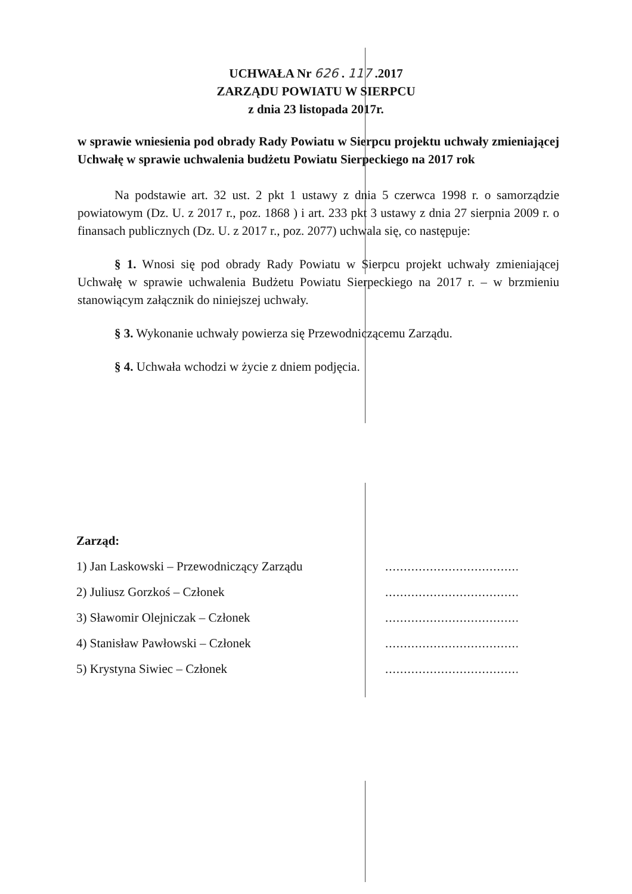UCHWAŁA Nr 626 . 117 .2017
ZARZĄDU POWIATU W SIERPCU
z dnia 23 listopada 2017r.
w sprawie wniesienia pod obrady Rady Powiatu w Sierpcu projektu uchwały zmieniającej Uchwałę w sprawie uchwalenia budżetu Powiatu Sierpeckiego na 2017 rok
Na podstawie art. 32 ust. 2 pkt 1 ustawy z dnia 5 czerwca 1998 r. o samorządzie powiatowym (Dz. U. z 2017 r., poz. 1868 ) i art. 233 pkt 3 ustawy z dnia 27 sierpnia 2009 r. o finansach publicznych (Dz. U. z 2017 r., poz. 2077) uchwala się, co następuje:
§ 1. Wnosi się pod obrady Rady Powiatu w Sierpcu projekt uchwały zmieniającej Uchwałę w sprawie uchwalenia Budżetu Powiatu Sierpeckiego na 2017 r. – w brzmieniu stanowiącym załącznik do niniejszej uchwały.
§ 3. Wykonanie uchwały powierza się Przewodniczącemu Zarządu.
§ 4. Uchwała wchodzi w życie z dniem podjęcia.
Zarząd:
1) Jan Laskowski – Przewodniczący Zarządu........................................
2) Juliusz Gorzkoś – Członek........................................
3) Sławomir Olejniczak – Członek........................................
4) Stanisław Pawłowski – Członek........................................
5) Krystyna Siwiec – Członek........................................